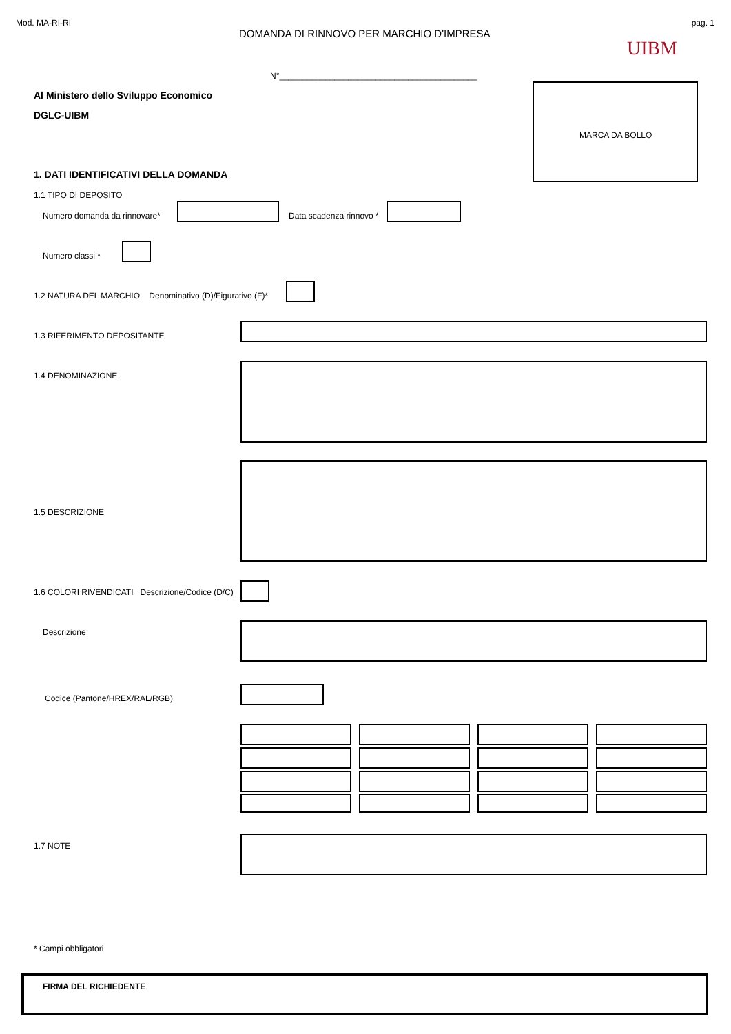Mod. MA-RI-RI
DOMANDA DI RINNOVO PER MARCHIO D'IMPRESA
pag. 1
UIBM
N°___________________________________________
Al Ministero dello Sviluppo Economico
DGLC-UIBM
MARCA DA BOLLO
1. DATI IDENTIFICATIVI DELLA DOMANDA
1.1 TIPO DI DEPOSITO
Numero domanda da rinnovare* Data scadenza rinnovo *
Numero classi *
1.2 NATURA DEL MARCHIO Denominativo (D)/Figurativo (F)*
1.3 RIFERIMENTO DEPOSITANTE
1.4 DENOMINAZIONE
1.5 DESCRIZIONE
1.6 COLORI RIVENDICATI Descrizione/Codice (D/C)
Descrizione
Codice (Pantone/HREX/RAL/RGB)
1.7 NOTE
* Campi obbligatori
FIRMA DEL RICHIEDENTE